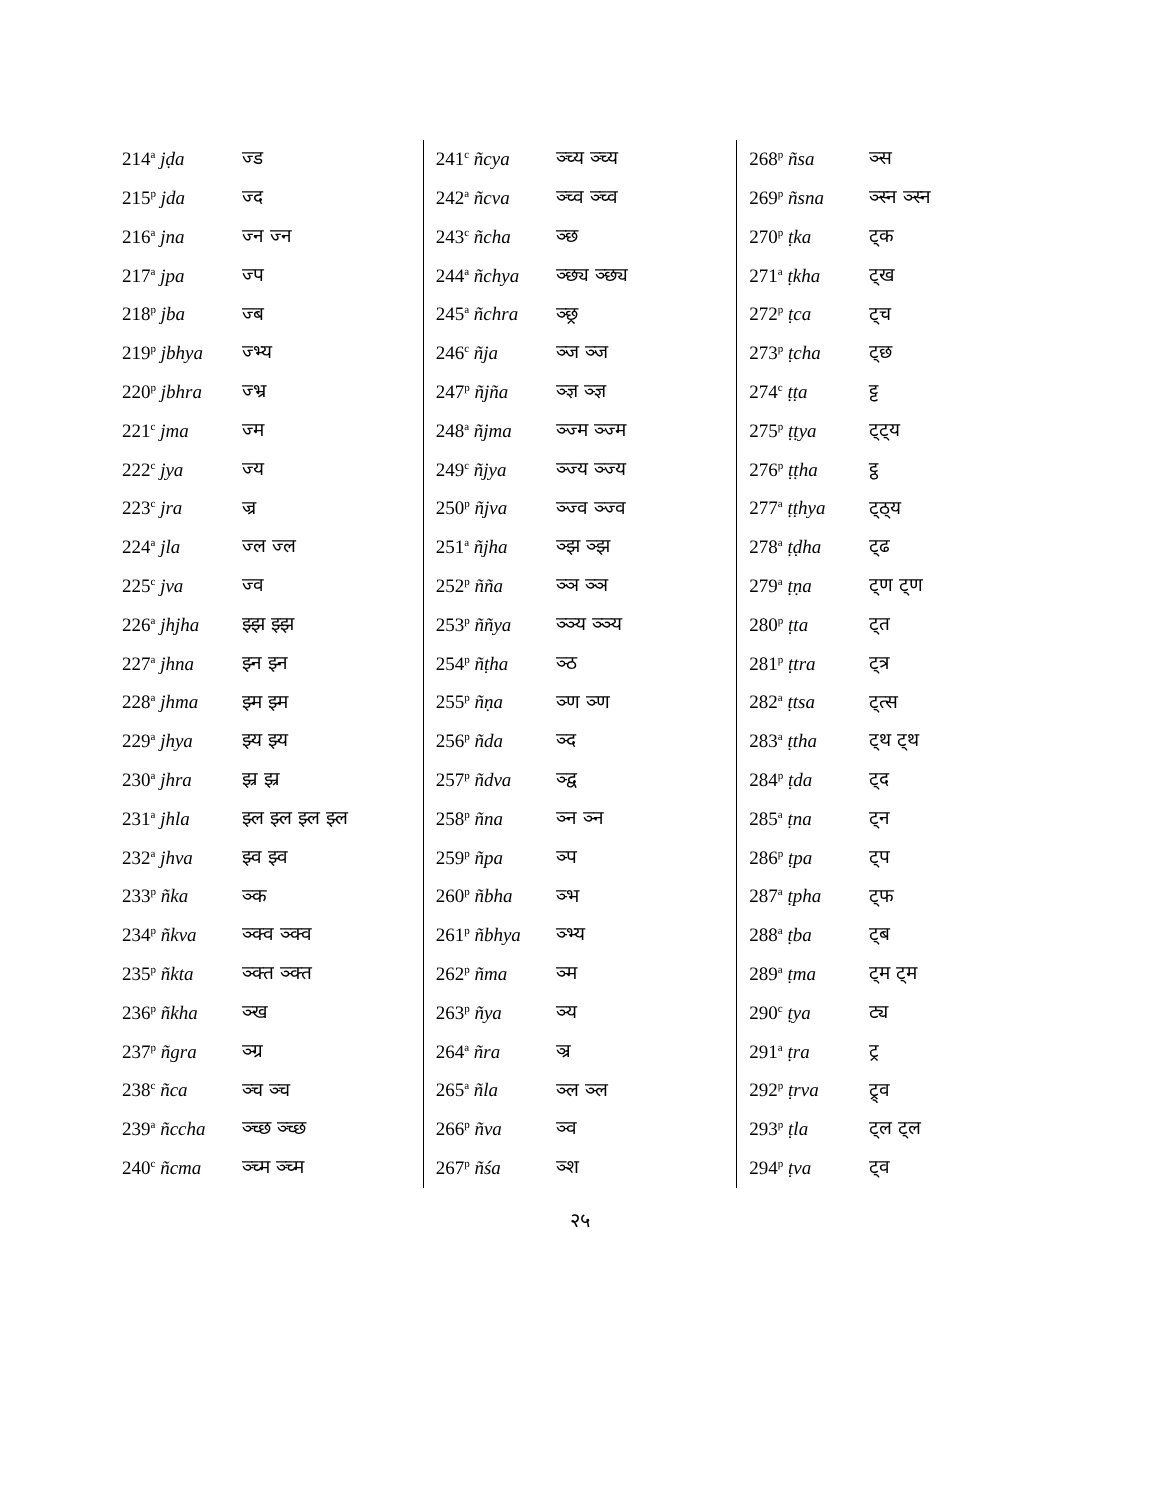| 214<sup>a</sup> jḍa | ज्ड |
| 215<sup>p</sup> jda | ज्द |
| 216<sup>a</sup> jna | ज्न ज्न |
| 217<sup>a</sup> jpa | ज्प |
| 218<sup>p</sup> jba | ज्ब |
| 219<sup>p</sup> jbhya | ज्भ्य |
| 220<sup>p</sup> jbhra | ज्भ्र |
| 221<sup>c</sup> jma | ज्म |
| 222<sup>c</sup> jya | ज्य |
| 223<sup>c</sup> jra | ज्र |
| 224<sup>a</sup> jla | ज्ल ज्ल |
| 225<sup>c</sup> jva | ज्व |
| 226<sup>a</sup> jhjha | झ्झ झ्झ |
| 227<sup>a</sup> jhna | झ्न झ्न |
| 228<sup>a</sup> jhma | झ्म झ्म |
| 229<sup>a</sup> jhya | झ्य झ्य |
| 230<sup>a</sup> jhra | झ्र झ्र |
| 231<sup>a</sup> jhla | झ्ल झ्ल झ्ल झ्ल |
| 232<sup>a</sup> jhva | झ्व झ्व |
| 233<sup>p</sup> ñka | ञ्क |
| 234<sup>p</sup> ñkva | ञ्क्व ञ्क्व |
| 235<sup>p</sup> ñkta | ञ्क्त ञ्क्त |
| 236<sup>p</sup> ñkha | ञ्ख |
| 237<sup>p</sup> ñgra | ञ्ग्र |
| 238<sup>c</sup> ñca | ञ्च ञ्च |
| 239<sup>a</sup> ñccha | ञ्च्छ ञ्च्छ |
| 240<sup>c</sup> ñcma | ञ्च्म ञ्च्म |
| 241<sup>c</sup> ñcya | ञ्च्य ञ्च्य |
| 242<sup>a</sup> ñcva | ञ्च्व ञ्च्व |
| 243<sup>c</sup> ñcha | ञ्छ |
| 244<sup>a</sup> ñchya | ञ्छ्य ञ्छ्य |
| 245<sup>a</sup> ñchra | ञ्छ्र |
| 246<sup>c</sup> ñja | ञ्ज ञ्ज |
| 247<sup>p</sup> ñjña | ञ्ज्ञ ञ्ज्ञ |
| 248<sup>a</sup> ñjma | ञ्ज्म ञ्ज्म |
| 249<sup>c</sup> ñjya | ञ्ज्य ञ्ज्य |
| 250<sup>p</sup> ñjva | ञ्ज्व ञ्ज्व |
| 251<sup>a</sup> ñjha | ञ्झ ञ्झ |
| 252<sup>p</sup> ñña | ञ्ञ ञ्ञ |
| 253<sup>p</sup> ññya | ञ्ञ्य ञ्ञ्य |
| 254<sup>p</sup> ñṭha | ञ्ठ |
| 255<sup>p</sup> ñṇa | ञ्ण ञ्ण |
| 256<sup>p</sup> ñda | ञ्द |
| 257<sup>p</sup> ñdva | ञ्द्व |
| 258<sup>p</sup> ñna | ञ्न ञ्न |
| 259<sup>p</sup> ñpa | ञ्प |
| 260<sup>p</sup> ñbha | ञ्भ |
| 261<sup>p</sup> ñbhya | ञ्भ्य |
| 262<sup>p</sup> ñma | ञ्म |
| 263<sup>p</sup> ñya | ञ्य |
| 264<sup>a</sup> ñra | ञ्र |
| 265<sup>a</sup> ñla | ञ्ल ञ्ल |
| 266<sup>p</sup> ñva | ञ्व |
| 267<sup>p</sup> ñśa | ञ्श |
| 268<sup>p</sup> ñsa | ञ्स |
| 269<sup>p</sup> ñsna | ञ्स्न ञ्स्न |
| 270<sup>p</sup> ṭka | ट्क |
| 271<sup>a</sup> ṭkha | ट्ख |
| 272<sup>p</sup> ṭca | ट्च |
| 273<sup>p</sup> ṭcha | ट्छ |
| 274<sup>c</sup> ṭṭa | ट्ट |
| 275<sup>p</sup> ṭṭya | ट्ट्य |
| 276<sup>p</sup> ṭṭha | ट्ठ |
| 277<sup>a</sup> ṭṭhya | ट्ठ्य |
| 278<sup>a</sup> ṭḍha | ट्ढ |
| 279<sup>a</sup> ṭṇa | ट्ण ट्ण |
| 280<sup>p</sup> ṭta | ट्त |
| 281<sup>p</sup> ṭtra | ट्त्र |
| 282<sup>a</sup> ṭtsa | ट्त्स |
| 283<sup>a</sup> ṭtha | ट्थ ट्थ |
| 284<sup>p</sup> ṭda | ट्द |
| 285<sup>a</sup> ṭna | ट्न |
| 286<sup>p</sup> ṭpa | ट्प |
| 287<sup>a</sup> ṭpha | ट्फ |
| 288<sup>a</sup> ṭba | ट्ब |
| 289<sup>a</sup> ṭma | ट्म ट्म |
| 290<sup>c</sup> ṭya | ट्य |
| 291<sup>a</sup> ṭra | ट्र |
| 292<sup>p</sup> ṭrva | ट्र्व |
| 293<sup>p</sup> ṭla | ट्ल ट्ल |
| 294<sup>p</sup> ṭva | ट्व |
२५